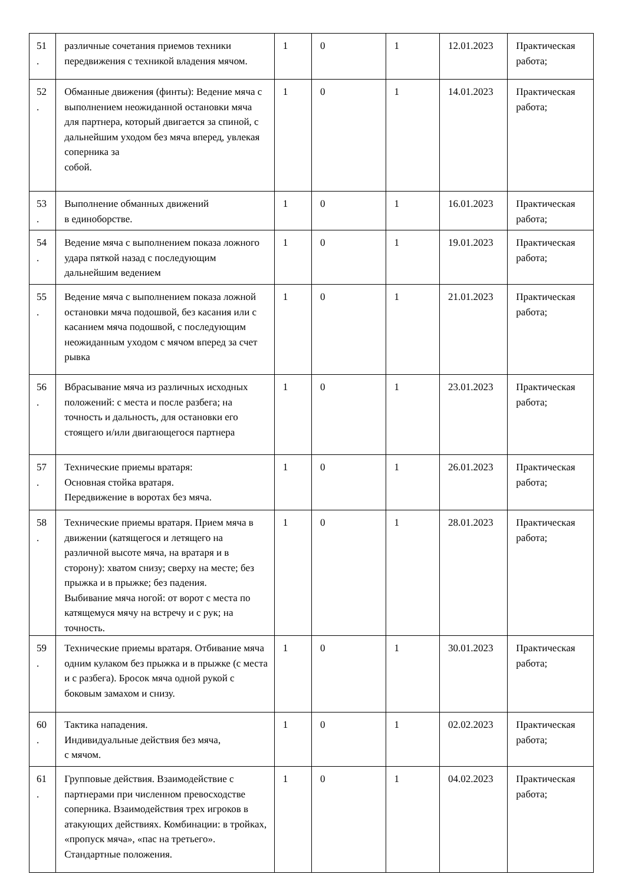| 51 . | различные сочетания приемов техники передвижения с техникой владения мячом. | 1 | 0 | 1 | 12.01.2023 | Практическая работа; |
| 52 . | Обманные движения (финты): Ведение мяча с выполнением неожиданной остановки мяча для партнера, который двигается за спиной, с дальнейшим уходом без мяча вперед, увлекая соперника за собой. | 1 | 0 | 1 | 14.01.2023 | Практическая работа; |
| 53 . | Выполнение обманных движений в единоборстве. | 1 | 0 | 1 | 16.01.2023 | Практическая работа; |
| 54 . | Ведение мяча с выполнением показа ложного удара пяткой назад с последующим дальнейшим ведением | 1 | 0 | 1 | 19.01.2023 | Практическая работа; |
| 55 . | Ведение мяча с выполнением показа ложной остановки мяча подошвой, без касания или с касанием мяча подошвой, с последующим неожиданным уходом с мячом вперед за счет рывка | 1 | 0 | 1 | 21.01.2023 | Практическая работа; |
| 56 . | Вбрасывание мяча из различных исходных положений: с места и после разбега; на точность и дальность, для остановки его стоящего и/или двигающегося партнера | 1 | 0 | 1 | 23.01.2023 | Практическая работа; |
| 57 . | Технические приемы вратаря: Основная стойка вратаря. Передвижение в воротах без мяча. | 1 | 0 | 1 | 26.01.2023 | Практическая работа; |
| 58 . | Технические приемы вратаря. Прием мяча в движении (катящегося и летящего на различной высоте мяча, на вратаря и в сторону): хватом снизу; сверху на месте; без прыжка и в прыжке; без падения. Выбивание мяча ногой: от ворот с места по катящемуся мячу на встречу и с рук; на точность. | 1 | 0 | 1 | 28.01.2023 | Практическая работа; |
| 59 . | Технические приемы вратаря. Отбивание мяча одним кулаком без прыжка и в прыжке (с места и с разбега). Бросок мяча одной рукой с боковым замахом и снизу. | 1 | 0 | 1 | 30.01.2023 | Практическая работа; |
| 60 . | Тактика нападения. Индивидуальные действия без мяча, с мячом. | 1 | 0 | 1 | 02.02.2023 | Практическая работа; |
| 61 . | Групповые действия. Взаимодействие с партнерами при численном превосходстве соперника. Взаимодействия трех игроков в атакующих действиях. Комбинации: в тройках, «пропуск мяча», «пас на третьего». Стандартные положения. | 1 | 0 | 1 | 04.02.2023 | Практическая работа; |